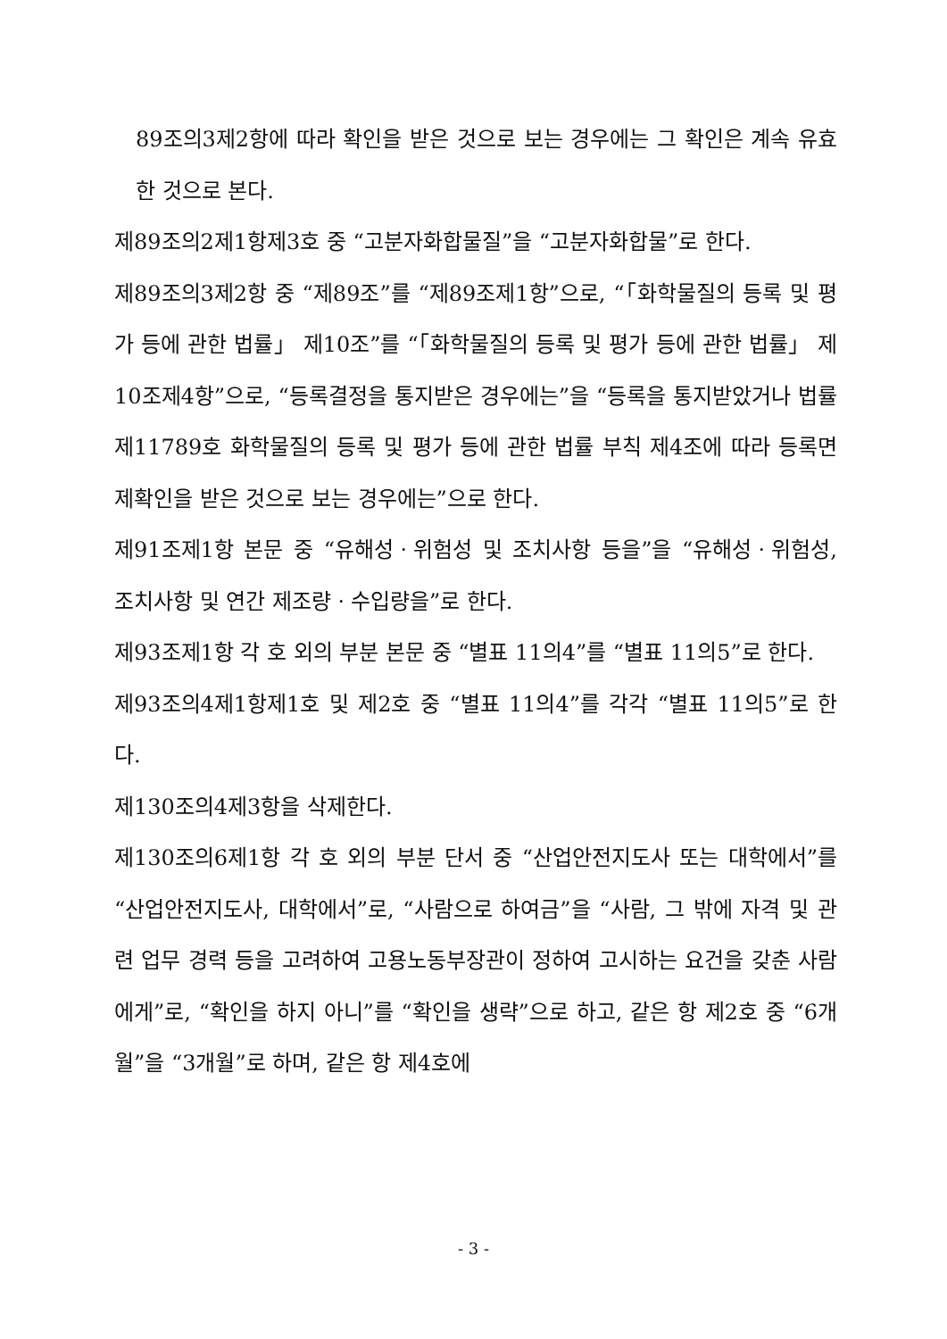89조의3제2항에 따라 확인을 받은 것으로 보는 경우에는 그 확인은 계속 유효한 것으로 본다.
제89조의2제1항제3호 중 “고분자화합물질”을 “고분자화합물”로 한다.
제89조의3제2항 중 “제89조”를 “제89조제1항”으로, “「화학물질의 등록 및 평가 등에 관한 법률」 제10조”를 “「화학물질의 등록 및 평가 등에 관한 법률」 제10조제4항”으로, “등록결정을 통지받은 경우에는”을 “등록을 통지받았거나 법률 제11789호 화학물질의 등록 및 평가 등에 관한 법률 부칙 제4조에 따라 등록면제확인을 받은 것으로 보는 경우에는”으로 한다.
제91조제1항 본문 중 “유해성ㆍ위험성 및 조치사항 등을”을 “유해성ㆍ위험성, 조치사항 및 연간 제조량ㆍ수입량을”로 한다.
제93조제1항 각 호 외의 부분 본문 중 “별표 11의4”를 “별표 11의5”로 한다.
제93조의4제1항제1호 및 제2호 중 “별표 11의4”를 각각 “별표 11의5”로 한다.
제130조의4제3항을 삭제한다.
제130조의6제1항 각 호 외의 부분 단서 중 “산업안전지도사 또는 대학에서”를 “산업안전지도사, 대학에서”로, “사람으로 하여금”을 “사람, 그 밖에 자격 및 관련 업무 경력 등을 고려하여 고용노동부장관이 정하여 고시하는 요건을 갖춘 사람에게”로, “확인을 하지 아니”를 “확인을 생략”으로 하고, 같은 항 제2호 중 “6개월”을 “3개월”로 하며, 같은 항 제4호에
- 3 -